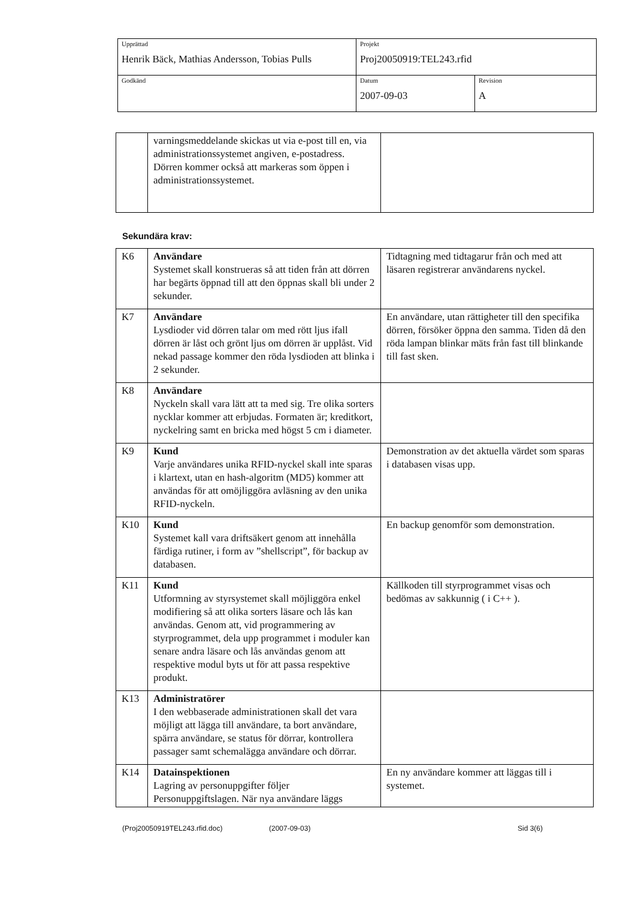| Upprättad Henrik Bäck, Mathias Andersson, Tobias Pulls | Projekt Proj20050919:TEL243.rfid | |
| Godkänd | Datum 2007-09-03 | Revision A |
| | varningsmeddelande skickas ut via e-post till en, via administrationssystemet angiven, e-postadress. Dörren kommer också att markeras som öppen i administrationssystemet. | |
Sekundära krav:
| K6 | Användare Systemet skall konstrueras så att tiden från att dörren har begärts öppnad till att den öppnas skall bli under 2 sekunder. | Tidtagning med tidtagarur från och med att läsaren registrerar användarens nyckel. |
| K7 | Användare Lysdioder vid dörren talar om med rött ljus ifall dörren är låst och grönt ljus om dörren är upplåst. Vid nekad passage kommer den röda lysdioden att blinka i 2 sekunder. | En användare, utan rättigheter till den specifika dörren, försöker öppna den samma. Tiden då den röda lampan blinkar mäts från fast till blinkande till fast sken. |
| K8 | Användare Nyckeln skall vara lätt att ta med sig. Tre olika sorters nycklar kommer att erbjudas. Formaten är; kreditkort, nyckelring samt en bricka med högst 5 cm i diameter. | |
| K9 | Kund Varje användares unika RFID-nyckel skall inte sparas i klartext, utan en hash-algoritm (MD5) kommer att användas för att omöjliggöra avläsning av den unika RFID-nyckeln. | Demonstration av det aktuella värdet som sparas i databasen visas upp. |
| K10 | Kund Systemet kall vara driftsäkert genom att innehålla färdiga rutiner, i form av ”shellscript”, för backup av databasen. | En backup genomför som demonstration. |
| K11 | Kund Utformning av styrsystemet skall möjliggöra enkel modifiering så att olika sorters läsare och lås kan användas. Genom att, vid programmering av styrprogrammet, dela upp programmet i moduler kan senare andra läsare och lås användas genom att respektive modul byts ut för att passa respektive produkt. | Källkoden till styrprogrammet visas och bedömas av sakkunnig ( i C++ ). |
| K13 | Administratörer I den webbaserade administrationen skall det vara möjligt att lägga till användare, ta bort användare, spärra användare, se status för dörrar, kontrollera passager samt schemalägga användare och dörrar. | |
| K14 | Datainspektionen Lagring av personuppgifter följer Personuppgiftslagen. När nya användare läggs | En ny användare kommer att läggas till i systemet. |
(Proj20050919TEL243.rfid.doc) (2007-09-03) Sid 3(6)